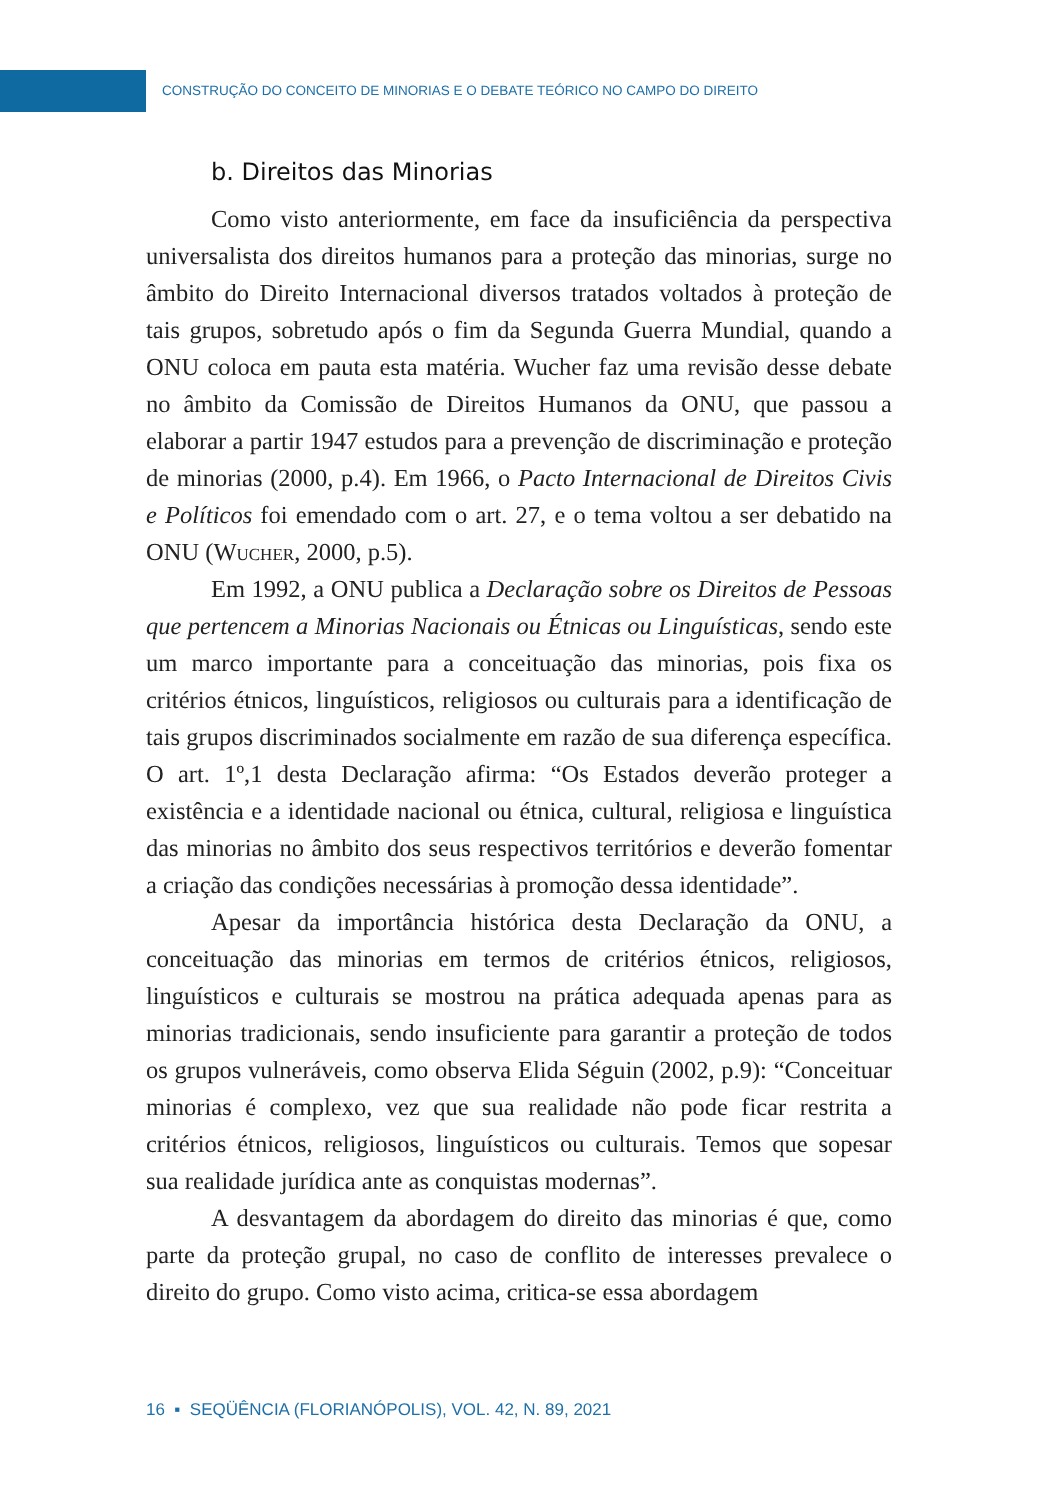CONSTRUÇÃO DO CONCEITO DE MINORIAS E O DEBATE TEÓRICO NO CAMPO DO DIREITO
b. Direitos das Minorias
Como visto anteriormente, em face da insuficiência da perspectiva universalista dos direitos humanos para a proteção das minorias, surge no âmbito do Direito Internacional diversos tratados voltados à proteção de tais grupos, sobretudo após o fim da Segunda Guerra Mundial, quando a ONU coloca em pauta esta matéria. Wucher faz uma revisão desse debate no âmbito da Comissão de Direitos Humanos da ONU, que passou a elaborar a partir 1947 estudos para a prevenção de discriminação e proteção de minorias (2000, p.4). Em 1966, o Pacto Internacional de Direitos Civis e Políticos foi emendado com o art. 27, e o tema voltou a ser debatido na ONU (Wucher, 2000, p.5).
Em 1992, a ONU publica a Declaração sobre os Direitos de Pessoas que pertencem a Minorias Nacionais ou Étnicas ou Linguísticas, sendo este um marco importante para a conceituação das minorias, pois fixa os critérios étnicos, linguísticos, religiosos ou culturais para a identificação de tais grupos discriminados socialmente em razão de sua diferença específica. O art. 1º,1 desta Declaração afirma: “Os Estados deverão proteger a existência e a identidade nacional ou étnica, cultural, religiosa e linguística das minorias no âmbito dos seus respectivos territórios e deverão fomentar a criação das condições necessárias à promoção dessa identidade”.
Apesar da importância histórica desta Declaração da ONU, a conceituação das minorias em termos de critérios étnicos, religiosos, linguísticos e culturais se mostrou na prática adequada apenas para as minorias tradicionais, sendo insuficiente para garantir a proteção de todos os grupos vulneráveis, como observa Elida Séguin (2002, p.9): “Conceituar minorias é complexo, vez que sua realidade não pode ficar restrita a critérios étnicos, religiosos, linguísticos ou culturais. Temos que sopesar sua realidade jurídica ante as conquistas modernas”.
A desvantagem da abordagem do direito das minorias é que, como parte da proteção grupal, no caso de conflito de interesses prevalece o direito do grupo. Como visto acima, critica-se essa abordagem
16 ▪ SEQÜÊNCIA (FLORIANÓPOLIS), VOL. 42, N. 89, 2021